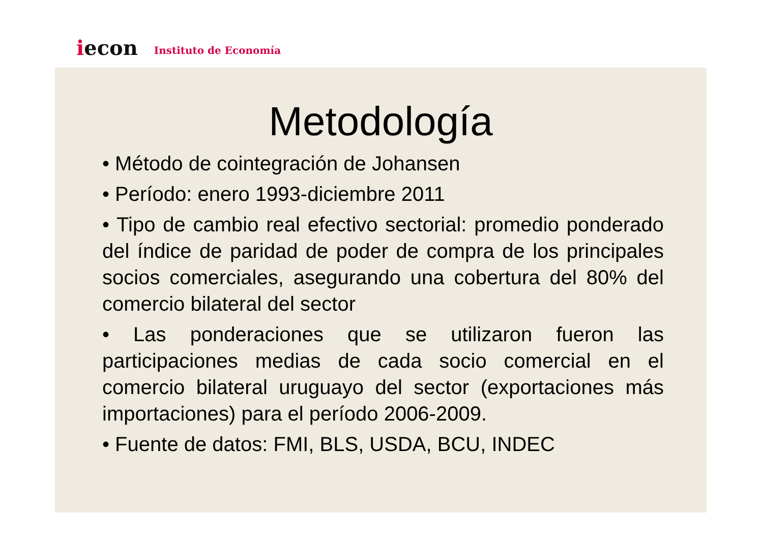iecon
Instituto de Economía
Metodología
• Método de cointegración de Johansen
• Período: enero 1993-diciembre 2011
• Tipo de cambio real efectivo sectorial: promedio ponderado del índice de paridad de poder de compra de los principales socios comerciales, asegurando una cobertura del 80% del comercio bilateral del sector
• Las ponderaciones que se utilizaron fueron las participaciones medias de cada socio comercial en el comercio bilateral uruguayo del sector (exportaciones más importaciones) para el período 2006-2009.
• Fuente de datos: FMI, BLS, USDA, BCU, INDEC